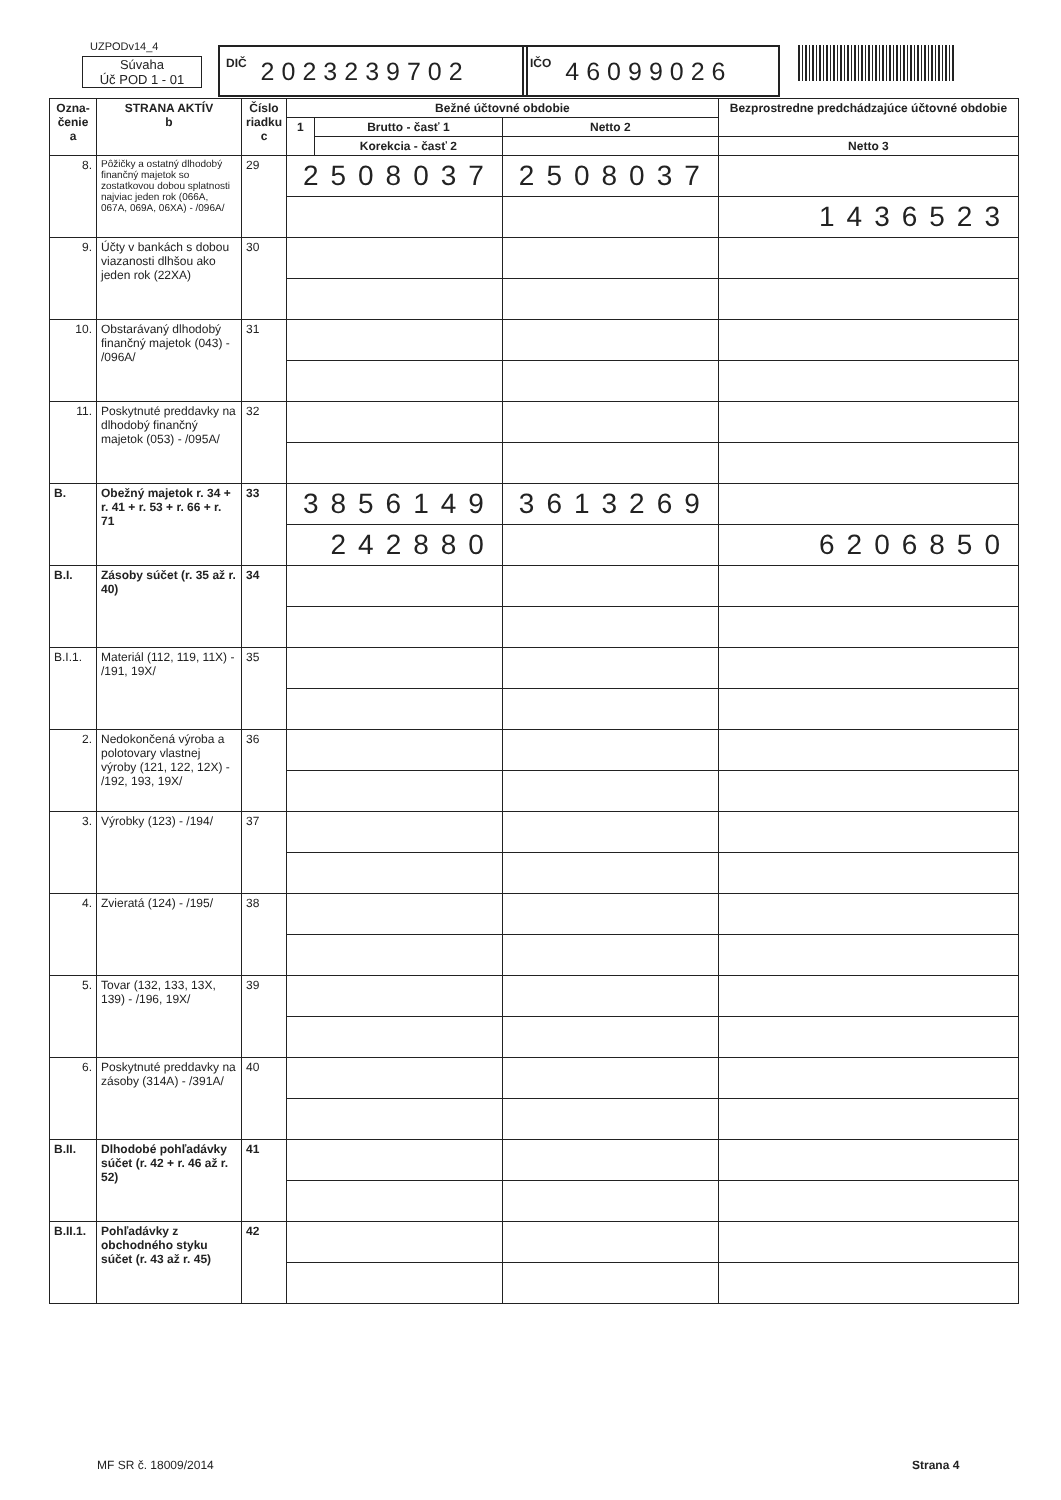UZPODv14_4
Súvaha
Úč POD 1 - 01
DIČ 2023239702
IČO 46099026
| Ozna- čenie a | STRANA AKTÍV b | Číslo riadku c | Bežné účtovné obdobie | | | Bezprostredne predchádzajúce účtovné obdobie | |
| --- | --- | --- | --- | --- | --- | --- | --- |
| | | | 1 | Brutto - časť 1 | Netto 2 | | |
| | | | | Korekcia - časť 2 | | Netto 3 | |
| 8. | Pôžičky a ostatný dlhodobý finančný majetok so zostatkovou dobou splatnosti najviac jeden rok (066A, 067A, 069A, 06XA) - /096A/ | 29 | 2508037 | | 2508037 | | |
| | | | | | | 1436523 | |
| 9. | Účty v bankách s dobou viazanosti dlhšou ako jeden rok (22XA) | 30 | | | | | |
| 10. | Obstarávaný dlhodobý finančný majetok (043) - /096A/ | 31 | | | | | |
| 11. | Poskytnuté preddavky na dlhodobý finančný majetok (053) - /095A/ | 32 | | | | | |
| B. | Obežný majetok r. 34 + r. 41 + r. 53 + r. 66 + r. 71 | 33 | 3856149 | | 3613269 | | |
| | | | 242880 | | | 6206850 | |
| B.I. | Zásoby súčet (r. 35 až r. 40) | 34 | | | | | |
| B.I.1. | Materiál (112, 119, 11X) - /191, 19X/ | 35 | | | | | |
| 2. | Nedokončená výroba a polotovary vlastnej výroby (121, 122, 12X) - /192, 193, 19X/ | 36 | | | | | |
| 3. | Výrobky (123) - /194/ | 37 | | | | | |
| 4. | Zvieratá (124) - /195/ | 38 | | | | | |
| 5. | Tovar (132, 133, 13X, 139) - /196, 19X/ | 39 | | | | | |
| 6. | Poskytnuté preddavky na zásoby (314A) - /391A/ | 40 | | | | | |
| B.II. | Dlhodobé pohľadávky súčet (r. 42 + r. 46 až r. 52) | 41 | | | | | |
| B.II.1. | Pohľadávky z obchodného styku súčet (r. 43 až r. 45) | 42 | | | | | |
MF SR č. 18009/2014 Strana 4